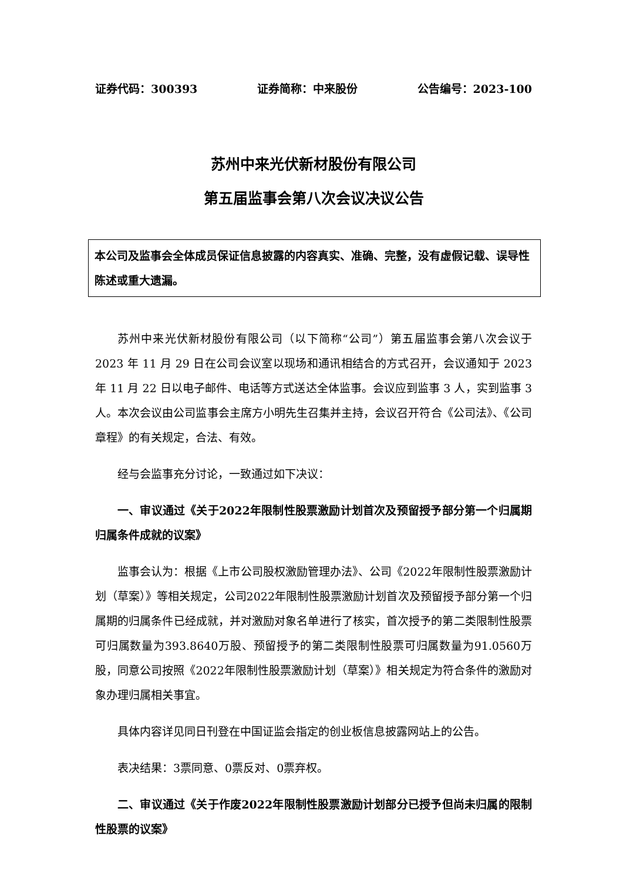证券代码：300393 证券简称：中来股份 公告编号：2023-100
苏州中来光伏新材股份有限公司
第五届监事会第八次会议决议公告
本公司及监事会全体成员保证信息披露的内容真实、准确、完整，没有虚假记载、误导性陈述或重大遗漏。
苏州中来光伏新材股份有限公司（以下简称“公司”）第五届监事会第八次会议于 2023 年 11 月 29 日在公司会议室以现场和通讯相结合的方式召开，会议通知于 2023 年 11 月 22 日以电子邮件、电话等方式送达全体监事。会议应到监事 3 人，实到监事 3 人。本次会议由公司监事会主席方小明先生召集并主持，会议召开符合《公司法》、《公司章程》的有关规定，合法、有效。
经与会监事充分讨论，一致通过如下决议：
一、审议通过《关于2022年限制性股票激励计划首次及预留授予部分第一个归属期归属条件成就的议案》
监事会认为：根据《上市公司股权激励管理办法》、公司《2022年限制性股票激励计划（草案）》等相关规定，公司2022年限制性股票激励计划首次及预留授予部分第一个归属期的归属条件已经成就，并对激励对象名单进行了核实，首次授予的第二类限制性股票可归属数量为393.8640万股、预留授予的第二类限制性股票可归属数量为91.0560万股，同意公司按照《2022年限制性股票激励计划（草案）》相关规定为符合条件的激励对象办理归属相关事宜。
具体内容详见同日刊登在中国证监会指定的创业板信息披露网站上的公告。
表决结果：3票同意、0票反对、0票弃权。
二、审议通过《关于作废2022年限制性股票激励计划部分已授予但尚未归属的限制性股票的议案》